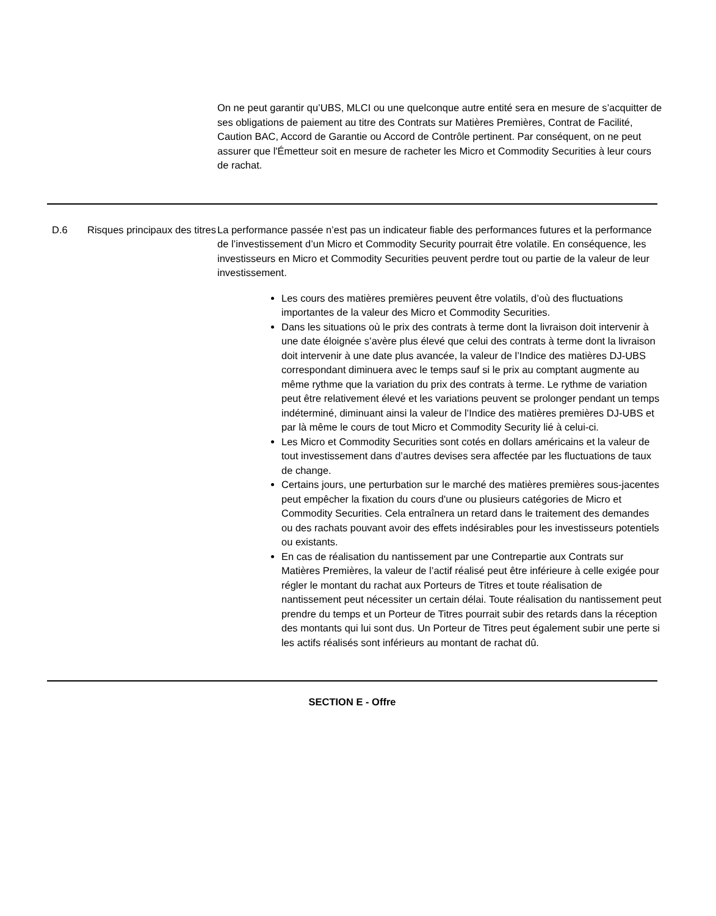On ne peut garantir qu’UBS, MLCI ou une quelconque autre entité sera en mesure de s’acquitter de ses obligations de paiement au titre des Contrats sur Matières Premières, Contrat de Facilité, Caution BAC, Accord de Garantie ou Accord de Contrôle pertinent. Par conséquent, on ne peut assurer que l'Émetteur soit en mesure de racheter les Micro et Commodity Securities à leur cours de rachat.
D.6 Risques principaux des titres
La performance passée n’est pas un indicateur fiable des performances futures et la performance de l’investissement d’un Micro et Commodity Security pourrait être volatile. En conséquence, les investisseurs en Micro et Commodity Securities peuvent perdre tout ou partie de la valeur de leur investissement.
Les cours des matières premières peuvent être volatils, d’où des fluctuations importantes de la valeur des Micro et Commodity Securities.
Dans les situations où le prix des contrats à terme dont la livraison doit intervenir à une date éloignée s’avère plus élevé que celui des contrats à terme dont la livraison doit intervenir à une date plus avancée, la valeur de l’Indice des matières DJ-UBS correspondant diminuera avec le temps sauf si le prix au comptant augmente au même rythme que la variation du prix des contrats à terme. Le rythme de variation peut être relativement élevé et les variations peuvent se prolonger pendant un temps indéterminé, diminuant ainsi la valeur de l’Indice des matières premières DJ-UBS et par là même le cours de tout Micro et Commodity Security lié à celui-ci.
Les Micro et Commodity Securities sont cotés en dollars américains et la valeur de tout investissement dans d’autres devises sera affectée par les fluctuations de taux de change.
Certains jours, une perturbation sur le marché des matières premières sous-jacentes peut empêcher la fixation du cours d'une ou plusieurs catégories de Micro et Commodity Securities. Cela entraînera un retard dans le traitement des demandes ou des rachats pouvant avoir des effets indésirables pour les investisseurs potentiels ou existants.
En cas de réalisation du nantissement par une Contrepartie aux Contrats sur Matières Premières, la valeur de l’actif réalisé peut être inférieure à celle exigée pour régler le montant du rachat aux Porteurs de Titres et toute réalisation de nantissement peut nécessiter un certain délai. Toute réalisation du nantissement peut prendre du temps et un Porteur de Titres pourrait subir des retards dans la réception des montants qui lui sont dus. Un Porteur de Titres peut également subir une perte si les actifs réalisés sont inférieurs au montant de rachat dû.
SECTION E - Offre